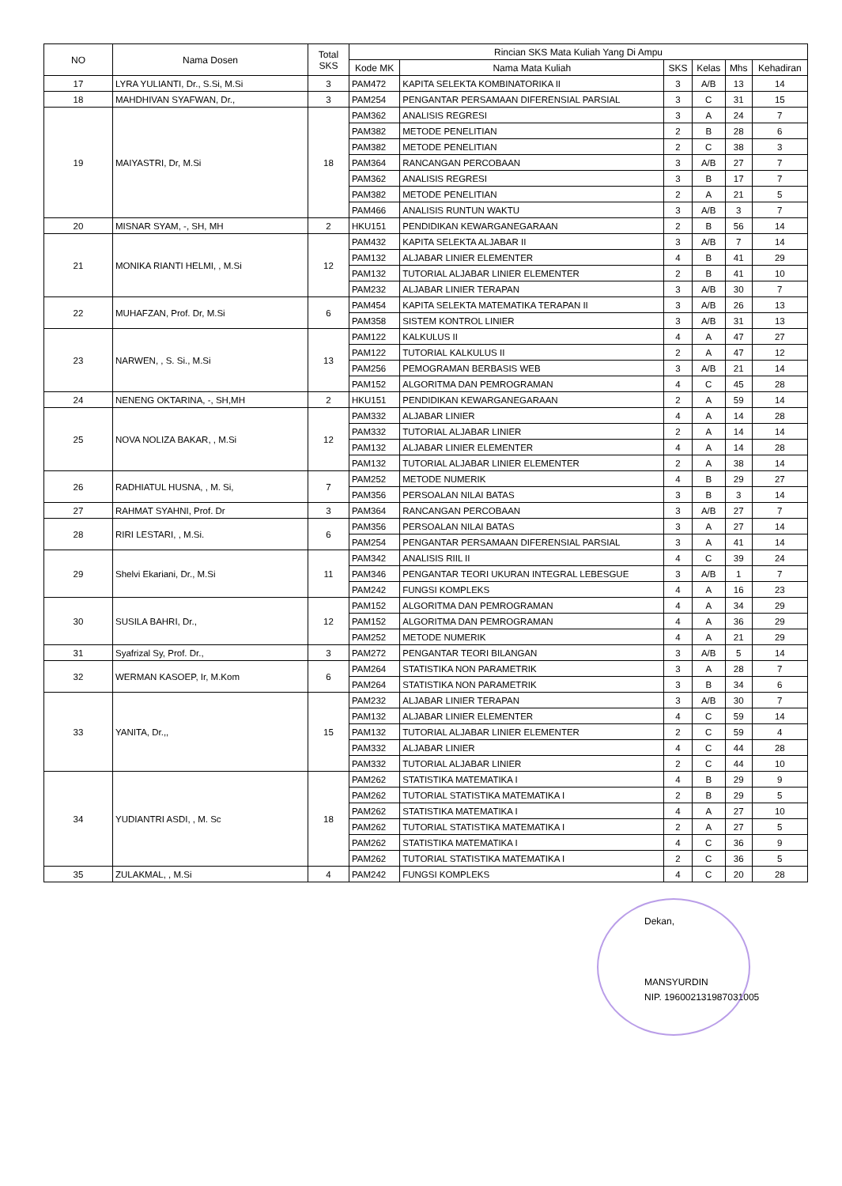| NO | Nama Dosen | Total SKS | Rincian SKS Mata Kuliah Yang Di Ampu | | | | | |
| --- | --- | --- | --- | --- | --- | --- | --- | --- |
| | | | Kode MK | Nama Mata Kuliah | SKS | Kelas | Mhs | Kehadiran |
| 17 | LYRA YULIANTI, Dr., S.Si, M.Si | 3 | PAM472 | KAPITA SELEKTA KOMBINATORIKA II | 3 | A/B | 13 | 14 |
| 18 | MAHDHIVAN SYAFWAN, Dr., | 3 | PAM254 | PENGANTAR PERSAMAAN DIFERENSIAL PARSIAL | 3 | C | 31 | 15 |
| 19 | MAIYASTRI, Dr, M.Si | 18 | PAM362 | ANALISIS REGRESI | 3 | A | 24 | 7 |
| | | | PAM382 | METODE PENELITIAN | 2 | B | 28 | 6 |
| | | | PAM382 | METODE PENELITIAN | 2 | C | 38 | 3 |
| | | | PAM364 | RANCANGAN PERCOBAAN | 3 | A/B | 27 | 7 |
| | | | PAM362 | ANALISIS REGRESI | 3 | B | 17 | 7 |
| | | | PAM382 | METODE PENELITIAN | 2 | A | 21 | 5 |
| | | | PAM466 | ANALISIS RUNTUN WAKTU | 3 | A/B | 3 | 7 |
| 20 | MISNAR SYAM, -, SH, MH | 2 | HKU151 | PENDIDIKAN KEWARGANEGARAAN | 2 | B | 56 | 14 |
| 21 | MONIKA RIANTI HELMI, , M.Si | 12 | PAM432 | KAPITA SELEKTA ALJABAR II | 3 | A/B | 7 | 14 |
| | | | PAM132 | ALJABAR LINIER ELEMENTER | 4 | B | 41 | 29 |
| | | | PAM132 | TUTORIAL ALJABAR LINIER ELEMENTER | 2 | B | 41 | 10 |
| | | | PAM232 | ALJABAR LINIER TERAPAN | 3 | A/B | 30 | 7 |
| 22 | MUHAFZAN, Prof. Dr, M.Si | 6 | PAM454 | KAPITA SELEKTA MATEMATIKA TERAPAN II | 3 | A/B | 26 | 13 |
| | | | PAM358 | SISTEM KONTROL LINIER | 3 | A/B | 31 | 13 |
| 23 | NARWEN, , S. Si., M.Si | 13 | PAM122 | KALKULUS II | 4 | A | 47 | 27 |
| | | | PAM122 | TUTORIAL KALKULUS II | 2 | A | 47 | 12 |
| | | | PAM256 | PEMOGRAMAN BERBASIS WEB | 3 | A/B | 21 | 14 |
| | | | PAM152 | ALGORITMA DAN PEMROGRAMAN | 4 | C | 45 | 28 |
| 24 | NENENG OKTARINA, -, SH,MH | 2 | HKU151 | PENDIDIKAN KEWARGANEGARAAN | 2 | A | 59 | 14 |
| 25 | NOVA NOLIZA BAKAR, , M.Si | 12 | PAM332 | ALJABAR LINIER | 4 | A | 14 | 28 |
| | | | PAM332 | TUTORIAL ALJABAR LINIER | 2 | A | 14 | 14 |
| | | | PAM132 | ALJABAR LINIER ELEMENTER | 4 | A | 14 | 28 |
| | | | PAM132 | TUTORIAL ALJABAR LINIER ELEMENTER | 2 | A | 38 | 14 |
| 26 | RADHIATUL HUSNA, , M. Si, | 7 | PAM252 | METODE NUMERIK | 4 | B | 29 | 27 |
| | | | PAM356 | PERSOALAN NILAI BATAS | 3 | B | 3 | 14 |
| 27 | RAHMAT SYAHNI, Prof. Dr | 3 | PAM364 | RANCANGAN PERCOBAAN | 3 | A/B | 27 | 7 |
| 28 | RIRI LESTARI, , M.Si. | 6 | PAM356 | PERSOALAN NILAI BATAS | 3 | A | 27 | 14 |
| | | | PAM254 | PENGANTAR PERSAMAAN DIFERENSIAL PARSIAL | 3 | A | 41 | 14 |
| 29 | Shelvi Ekariani, Dr., M.Si | 11 | PAM342 | ANALISIS RIIL II | 4 | C | 39 | 24 |
| | | | PAM346 | PENGANTAR TEORI UKURAN INTEGRAL LEBESGUE | 3 | A/B | 1 | 7 |
| | | | PAM242 | FUNGSI KOMPLEKS | 4 | A | 16 | 23 |
| 30 | SUSILA BAHRI, Dr., | 12 | PAM152 | ALGORITMA DAN PEMROGRAMAN | 4 | A | 34 | 29 |
| | | | PAM152 | ALGORITMA DAN PEMROGRAMAN | 4 | A | 36 | 29 |
| | | | PAM252 | METODE NUMERIK | 4 | A | 21 | 29 |
| 31 | Syafrizal Sy, Prof. Dr., | 3 | PAM272 | PENGANTAR TEORI BILANGAN | 3 | A/B | 5 | 14 |
| 32 | WERMAN KASOEP, Ir, M.Kom | 6 | PAM264 | STATISTIKA NON PARAMETRIK | 3 | A | 28 | 7 |
| | | | PAM264 | STATISTIKA NON PARAMETRIK | 3 | B | 34 | 6 |
| 33 | YANITA, Dr.,, | 15 | PAM232 | ALJABAR LINIER TERAPAN | 3 | A/B | 30 | 7 |
| | | | PAM132 | ALJABAR LINIER ELEMENTER | 4 | C | 59 | 14 |
| | | | PAM132 | TUTORIAL ALJABAR LINIER ELEMENTER | 2 | C | 59 | 4 |
| | | | PAM332 | ALJABAR LINIER | 4 | C | 44 | 28 |
| | | | PAM332 | TUTORIAL ALJABAR LINIER | 2 | C | 44 | 10 |
| 34 | YUDIANTRI ASDI, , M. Sc | 18 | PAM262 | STATISTIKA MATEMATIKA I | 4 | B | 29 | 9 |
| | | | PAM262 | TUTORIAL STATISTIKA MATEMATIKA I | 2 | B | 29 | 5 |
| | | | PAM262 | STATISTIKA MATEMATIKA I | 4 | A | 27 | 10 |
| | | | PAM262 | TUTORIAL STATISTIKA MATEMATIKA I | 2 | A | 27 | 5 |
| | | | PAM262 | STATISTIKA MATEMATIKA I | 4 | C | 36 | 9 |
| | | | PAM262 | TUTORIAL STATISTIKA MATEMATIKA I | 2 | C | 36 | 5 |
| 35 | ZULAKMAL, , M.Si | 4 | PAM242 | FUNGSI KOMPLEKS | 4 | C | 20 | 28 |
Dekan,
MANSYURDIN
NIP. 196002131987031005